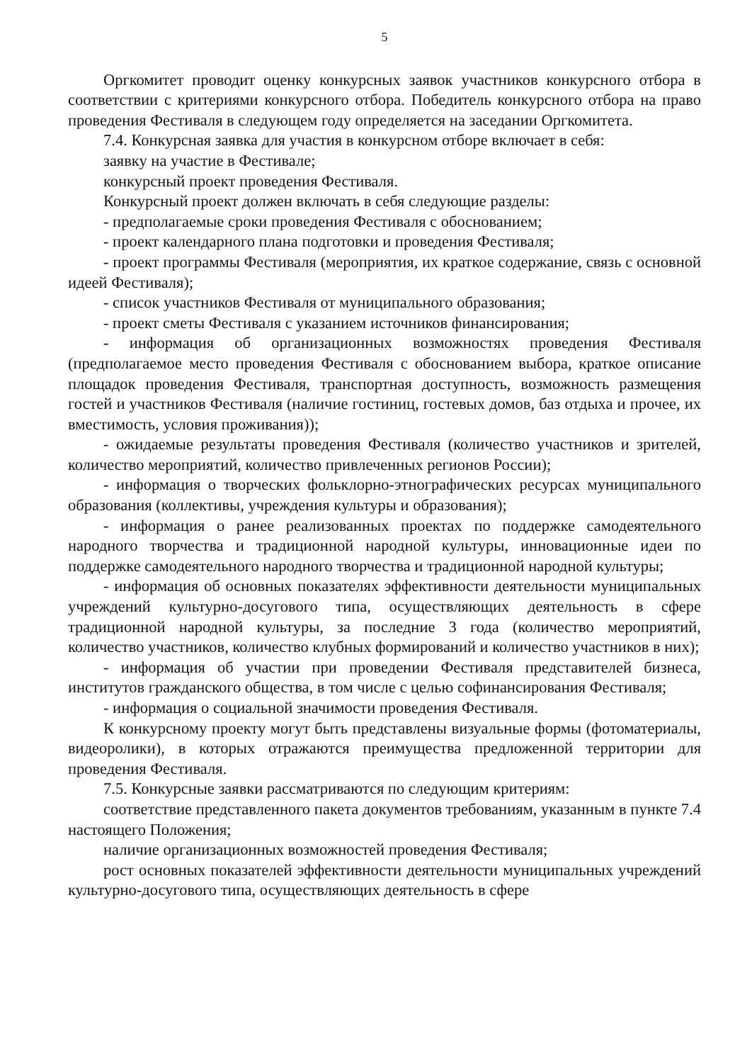5
Оргкомитет проводит оценку конкурсных заявок участников конкурсного отбора в соответствии с критериями конкурсного отбора. Победитель конкурсного отбора на право проведения Фестиваля в следующем году определяется на заседании Оргкомитета.
7.4. Конкурсная заявка для участия в конкурсном отборе включает в себя:
заявку на участие в Фестивале;
конкурсный проект проведения Фестиваля.
Конкурсный проект должен включать в себя следующие разделы:
- предполагаемые сроки проведения Фестиваля с обоснованием;
- проект календарного плана подготовки и проведения Фестиваля;
- проект программы Фестиваля (мероприятия, их краткое содержание, связь с основной идеей Фестиваля);
- список участников Фестиваля от муниципального образования;
- проект сметы Фестиваля с указанием источников финансирования;
- информация об организационных возможностях проведения Фестиваля (предполагаемое место проведения Фестиваля с обоснованием выбора, краткое описание площадок проведения Фестиваля, транспортная доступность, возможность размещения гостей и участников Фестиваля (наличие гостиниц, гостевых домов, баз отдыха и прочее, их вместимость, условия проживания));
- ожидаемые результаты проведения Фестиваля (количество участников и зрителей, количество мероприятий, количество привлеченных регионов России);
- информация о творческих фольклорно-этнографических ресурсах муниципального образования (коллективы, учреждения культуры и образования);
- информация о ранее реализованных проектах по поддержке самодеятельного народного творчества и традиционной народной культуры, инновационные идеи по поддержке самодеятельного народного творчества и традиционной народной культуры;
- информация об основных показателях эффективности деятельности муниципальных учреждений культурно-досугового типа, осуществляющих деятельность в сфере традиционной народной культуры, за последние 3 года (количество мероприятий, количество участников, количество клубных формирований и количество участников в них);
- информация об участии при проведении Фестиваля представителей бизнеса, институтов гражданского общества, в том числе с целью софинансирования Фестиваля;
- информация о социальной значимости проведения Фестиваля.
К конкурсному проекту могут быть представлены визуальные формы (фотоматериалы, видеоролики), в которых отражаются преимущества предложенной территории для проведения Фестиваля.
7.5. Конкурсные заявки рассматриваются по следующим критериям:
соответствие представленного пакета документов требованиям, указанным в пункте 7.4 настоящего Положения;
наличие организационных возможностей проведения Фестиваля;
рост основных показателей эффективности деятельности муниципальных учреждений культурно-досугового типа, осуществляющих деятельность в сфере